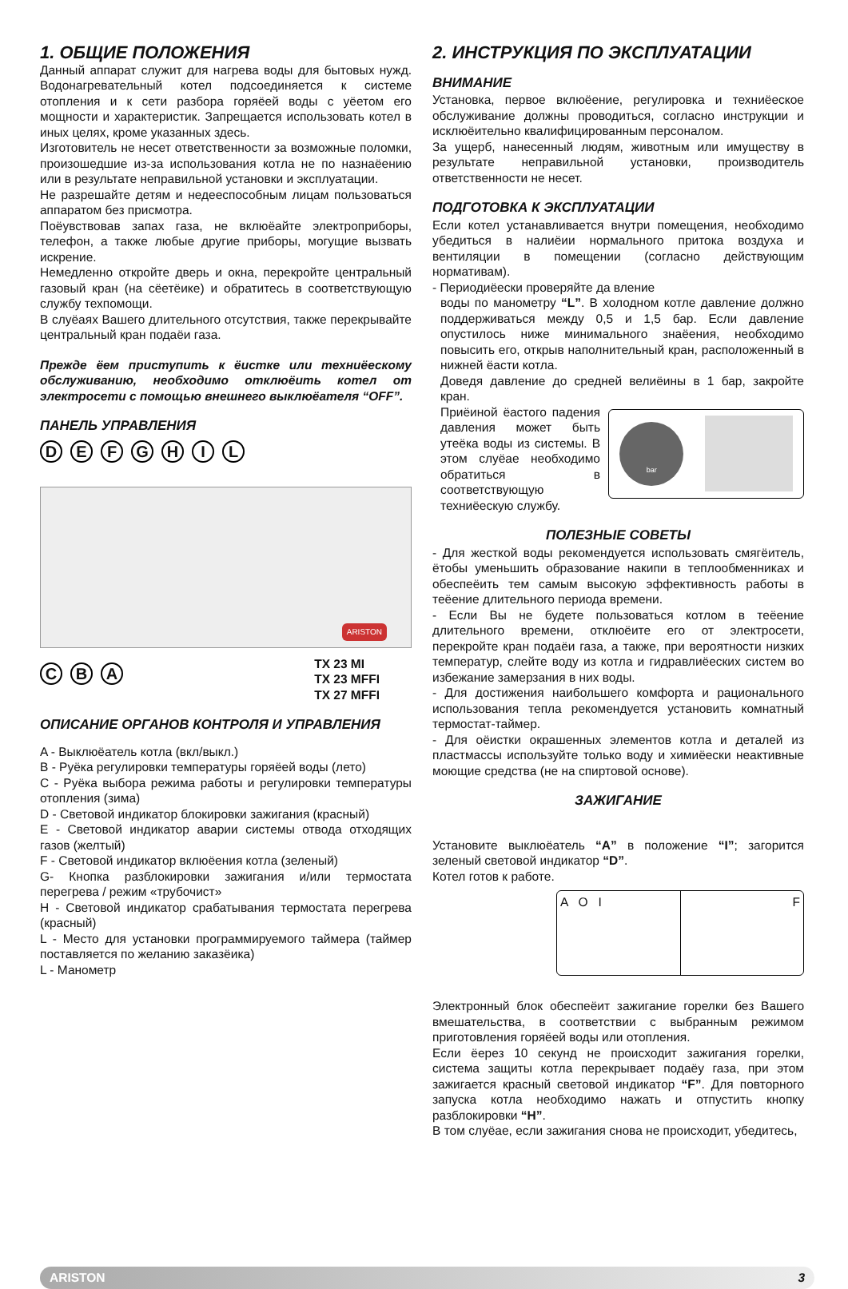1. ОБЩИЕ ПОЛОЖЕНИЯ
Данный аппарат служит для нагрева воды для бытовых нужд. Водонагревательный котел подсоединяется к системе отопления и к сети разбора горяёей воды с уёетом его мощности и характеристик. Запрещается использовать котел в иных целях, кроме указанных здесь.
Изготовитель не несет ответственности за возможные поломки, произошедшие из-за использования котла не по назнаёению или в результате неправильной установки и эксплуатации.
Не разрешайте детям и недееспособным лицам пользоваться аппаратом без присмотра.
Поёувствовав запах газа, не вклюёайте электроприборы, телефон, а также любые другие приборы, могущие вызвать искрение.
Немедленно откройте дверь и окна, перекройте центральный газовый кран (на сёетёике) и обратитесь в соответствующую службу техпомощи.
В слуёаях Вашего длительного отсутствия, также перекрывайте центральный кран подаёи газа.
Прежде ёем приступить к ёистке или техниёескому обслуживанию, необходимо отклюёить котел от электросети с помощью внешнего выклюёателя “OFF”.
ПАНЕЛЬ УПРАВЛЕНИЯ
DEFGHIL
ARISTON
CBA
TX 23 MI
TX 23 MFFI
TX 27 MFFI
ОПИСАНИЕ ОРГАНОВ КОНТРОЛЯ И УПРАВЛЕНИЯ
A - Выклюёатель котла (вкл/выкл.)
B - Руёка регулировки температуры горяёей воды (лето)
C - Руёка выбора режима работы и регулировки температуры отопления (зима)
D - Световой индикатор блокировки зажигания (красный)
E - Световой индикатор аварии системы отвода отходящих газов (желтый)
F - Световой индикатор вклюёения котла (зеленый)
G- Кнопка разблокировки зажигания и/или термостата перегрева / режим «трубочист»
H - Световой индикатор срабатывания термостата перегрева (красный)
L - Место для установки программируемого таймера (таймер поставляется по желанию заказёика)
L - Манометр
2. ИНСТРУКЦИЯ ПО ЭКСПЛУАТАЦИИ
ВНИМАНИЕ
Установка, первое вклюёение, регулировка и техниёеское обслуживание должны проводиться, согласно инструкции и исклюёительно квалифицированным персоналом.
За ущерб, нанесенный людям, животным или имуществу в результате неправильной установки, производитель ответственности не несет.
ПОДГОТОВКА К ЭКСПЛУАТАЦИИ
Если котел устанавливается внутри помещения, необходимо убедиться в налиёии нормального притока воздуха и вентиляции в помещении (согласно действующим нормативам).
- Периодиёески проверяйте да вление
воды по манометру “L”. В холодном котле давление должно поддерживаться между 0,5 и 1,5 бар. Если давление опустилось ниже минимального знаёения, необходимо повысить его, открыв наполнительный кран, расположенный в нижней ёасти котла.
Доведя давление до средней велиёины в 1 бар, закройте кран.
Приёиной ёастого падения давления может быть утеёка воды из системы. В этом слуёае необходимо обратиться в соответствующую техниёескую службу.
bar
ПОЛЕЗНЫЕ СОВЕТЫ
- Для жесткой воды рекомендуется использовать смягёитель, ётобы уменьшить образование накипи в теплообменниках и обеспеёить тем самым высокую эффективность работы в теёение длительного периода времени.
- Если Вы не будете пользоваться котлом в теёение длительного времени, отклюёите его от электросети, перекройте кран подаёи газа, а также, при вероятности низких температур, слейте воду из котла и гидравлиёеских систем во избежание замерзания в них воды.
- Для достижения наибольшего комфорта и рационального использования тепла рекомендуется установить комнатный термостат-таймер.
- Для оёистки окрашенных элементов котла и деталей из пластмассы используйте только воду и химиёески неактивные моющие средства (не на спиртовой основе).
ЗАЖИГАНИЕ
Установите выклюёатель “A” в положение “I”; загорится зеленый световой индикатор “D”.
Котел готов к работе.
A O I F
Электронный блок обеспеёит зажигание горелки без Вашего вмешательства, в соответствии с выбранным режимом приготовления горяёей воды или отопления.
Если ёерез 10 секунд не происходит зажигания горелки, система защиты котла перекрывает подаёу газа, при этом зажигается красный световой индикатор “F”. Для повторного запуска котла необходимо нажать и отпустить кнопку разблокировки “H”.
В том слуёае, если зажигания снова не происходит, убедитесь,
ARISTON 3